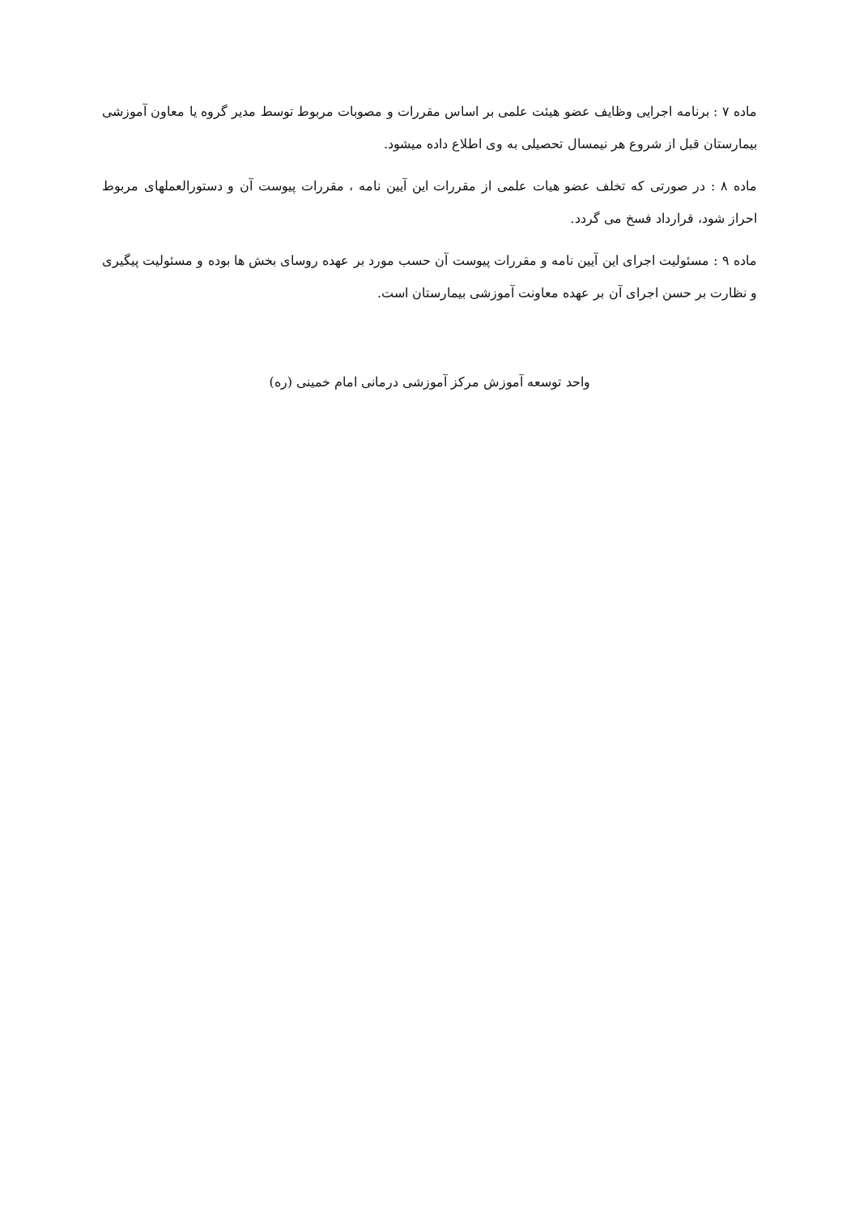ماده ۷ : برنامه اجرایی وظایف عضو هیئت علمی بر اساس مقررات و مصوبات مربوط توسط مدیر گروه یا معاون آموزشی بیمارستان قبل از شروع هر نیمسال تحصیلی به وی اطلاع داده میشود.
ماده ۸ : در صورتی که تخلف عضو هیات علمی از مقررات این آیین نامه ، مقررات پیوست آن و دستورالعملهای مربوط احراز شود، قرارداد فسخ می گردد.
ماده ۹ : مسئولیت اجرای این آیین نامه و مقررات پیوست آن حسب مورد بر عهده روسای بخش ها بوده و مسئولیت پیگیری و نظارت بر حسن اجرای آن بر عهده معاونت آموزشی بیمارستان است.
واحد توسعه آموزش مرکز آموزشی درمانی امام خمینی (ره)